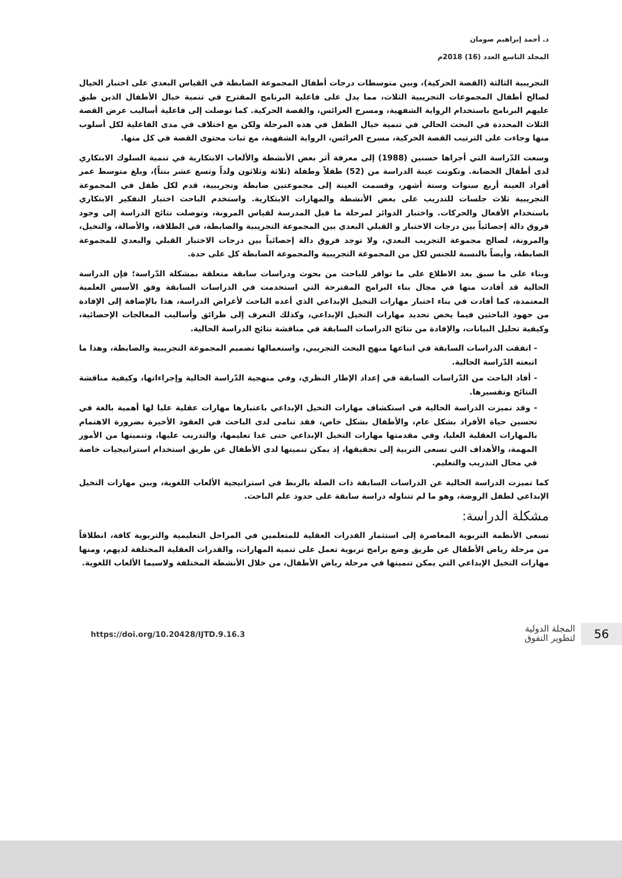د. أحمد إبراهيم صومان
المجلد التاسع العدد (16) 2018م
التجريبية الثالثة (القصة الحركية)، وبين متوسطات درجات أطفال المجموعة الضابطة في القياس البعدي على اختبار الخيال لصالح أطفال المجموعات التجريبية الثلاث، مما يدل على فاعلية البرنامج المقترح في تنمية خيال الأطفال الذين طبق عليهم البرنامج باستخدام الرواية الشفهية، ومسرح العرائس، والقصة الحركية. كما توصلت إلى فاعلية أساليب عرض القصة الثلاث المحددة في البحث الحالي في تنمية خيال الطفل في هذه المرحلة ولكن مع اختلاف في مدى الفاعلية لكل أسلوب منها وجاءت على الترتيب القصة الحركية، مسرح العرائس، الرواية الشفهية، مع ثبات محتوى القصة في كل منها.
وسعت الدّراسة التي أجراها حسنين (1988) إلى معرفة أثر بعض الأنشطة والألعاب الابتكارية في تنمية السلوك الابتكاري لدى أطفال الحضانة. وتكونت عينة الدراسة من (52) طفلاً وطفلة (ثلاثة وثلاثون ولداً وتسع عشر بنتاً)، وبلغ متوسط عمر أفراد العينة أربع سنوات وستة أشهر، وقسمت العينة إلى مجموعتين ضابطة وتجريبية، قدم لكل طفل في المجموعة التجريبية ثلاث جلسات للتدريب على بعض الأنشطة والمهارات الابتكارية. واستخدم الباحث اختبار التفكير الابتكاري باستخدام الأفعال والحركات. واختبار الدوائر لمرحلة ما قبل المدرسة لقياس المرونة، وتوصلت نتائج الدراسة إلى وجود فروق دالة إحصائياً بين درجات الاختبار و القبلي البعدي بين المجموعة التجريبية والضابطة، في الطلاقة، والأصالة، والتخيل، والمرونة، لصالح مجموعة التجريب البعدي، ولا توجد فروق دالة إحصائياً بين درجات الاختبار القبلي والبعدي للمجموعة الضابطة، وأيضاً بالنسبة للجنس لكل من المجموعة التجريبية والمجموعة الضابطة كل على حدة.
وبناء على ما سبق بعد الاطلاع على ما توافر للباحث من بحوث ودراسات سابقة متعلقة بمشكلة الدّراسة؛ فإن الدراسة الحالية قد أفادت منها في مجال بناء البرامج المقترحة التي استخدمت في الدراسات السابقة وفق الأسس العلمية المعتمدة، كما أفادت في بناء اختبار مهارات التخيل الإبداعي الذي أعده الباحث لأغراض الدراسة، هذا بالإضافة إلى الإفادة من جهود الباحثين فيما يخص تحديد مهارات التخيل الإبداعي، وكذلك التعرف إلى طرائق وأساليب المعالجات الإحصائية، وكيفية تحليل البيانات، والإفادة من نتائج الدراسات السابقة في مناقشة نتائج الدراسة الحالية.
- اتفقت الدراسات السابقة في اتباعها منهج البحث التجريبي، واستعمالها تصميم المجموعة التجريبية والضابطة، وهذا ما اتبعته الدّراسة الحالية.
- أفاد الباحث من الدّراسات السابقة في إعداد الإطار النظري، وفي منهجية الدّراسة الحالية وإجراءاتها، وكيفية مناقشة النتائج وتفسيرها.
- وقد تميزت الدراسة الحالية في استكشاف مهارات التخيل الإبداعي باعتبارها مهارات عقلية عليا لها أهمية بالغة في تحسين حياة الأفراد بشكل عام، والأطفال بشكل خاص، فقد تنامى لدى الباحث في العقود الأخيرة بضرورة الاهتمام بالمهارات العقلية العليا، وفي مقدمتها مهارات التخيل الإبداعي حتى غدا تعليمها، والتدريب عليها، وتنميتها من الأمور المهمة، والأهداف التي تسعى التربية إلى تحقيقها، إذ يمكن تنميتها لدى الأطفال عن طريق استخدام استراتيجيات خاصة في محال التدريب والتعليم.
كما تميزت الدراسة الحالية عن الدراسات السابقة ذات الصلة بالربط في استراتيجية الألعاب اللغوية، وبين مهارات التخيل الإبداعي لطفل الروضة، وهو ما لم تتناوله دراسة سابقة على حدود علم الباحث.
مشكلة الدراسة:
تسعى الأنظمة التربوية المعاصرة إلى استثمار القدرات العقلية للمتعلمين في المراحل التعليمية والتربوية كافة، انطلاقاً من مرحلة رياض الأطفال عن طريق وضع برامج تربوية تعمل على تنمية المهارات، والقدرات العقلية المختلفة لديهم، ومنها مهارات التخيل الإبداعي التي يمكن تنميتها في مرحلة رياض الأطفال، من خلال الأنشطة المختلفة ولاسيما الألعاب اللغوية.
56
المجلة الدولية
لتطوير التفوق
https://doi.org/10.20428/IJTD.9.16.3